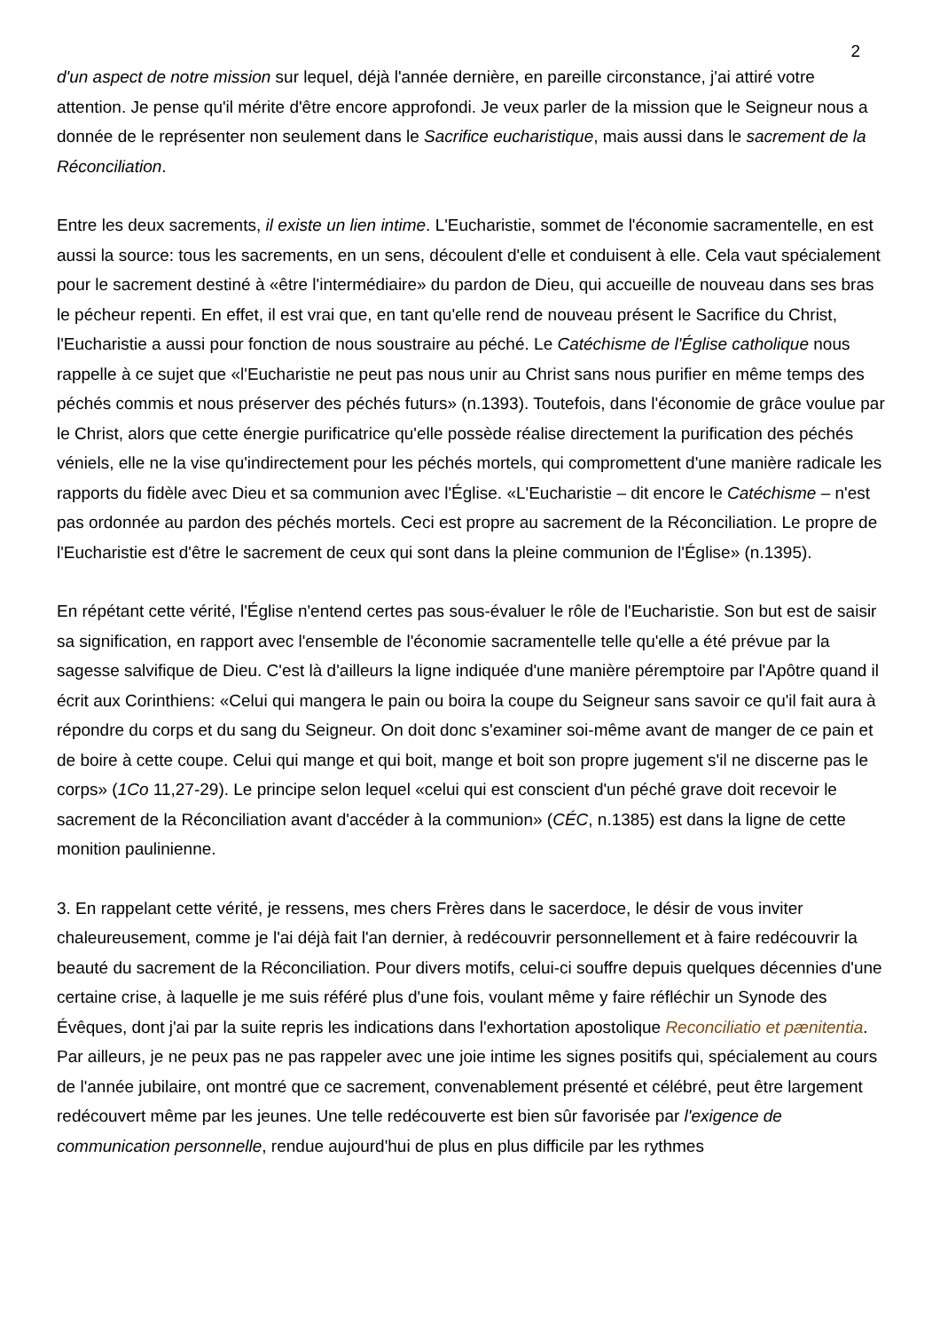2
d'un aspect de notre mission sur lequel, déjà l'année dernière, en pareille circonstance, j'ai attiré votre attention. Je pense qu'il mérite d'être encore approfondi. Je veux parler de la mission que le Seigneur nous a donnée de le représenter non seulement dans le Sacrifice eucharistique, mais aussi dans le sacrement de la Réconciliation.
Entre les deux sacrements, il existe un lien intime. L'Eucharistie, sommet de l'économie sacramentelle, en est aussi la source: tous les sacrements, en un sens, découlent d'elle et conduisent à elle. Cela vaut spécialement pour le sacrement destiné à «être l'intermédiaire» du pardon de Dieu, qui accueille de nouveau dans ses bras le pécheur repenti. En effet, il est vrai que, en tant qu'elle rend de nouveau présent le Sacrifice du Christ, l'Eucharistie a aussi pour fonction de nous soustraire au péché. Le Catéchisme de l'Église catholique nous rappelle à ce sujet que «l'Eucharistie ne peut pas nous unir au Christ sans nous purifier en même temps des péchés commis et nous préserver des péchés futurs» (n.1393). Toutefois, dans l'économie de grâce voulue par le Christ, alors que cette énergie purificatrice qu'elle possède réalise directement la purification des péchés véniels, elle ne la vise qu'indirectement pour les péchés mortels, qui compromettent d'une manière radicale les rapports du fidèle avec Dieu et sa communion avec l'Église. «L'Eucharistie – dit encore le Catéchisme – n'est pas ordonnée au pardon des péchés mortels. Ceci est propre au sacrement de la Réconciliation. Le propre de l'Eucharistie est d'être le sacrement de ceux qui sont dans la pleine communion de l'Église» (n.1395).
En répétant cette vérité, l'Église n'entend certes pas sous-évaluer le rôle de l'Eucharistie. Son but est de saisir sa signification, en rapport avec l'ensemble de l'économie sacramentelle telle qu'elle a été prévue par la sagesse salvifique de Dieu. C'est là d'ailleurs la ligne indiquée d'une manière péremptoire par l'Apôtre quand il écrit aux Corinthiens: «Celui qui mangera le pain ou boira la coupe du Seigneur sans savoir ce qu'il fait aura à répondre du corps et du sang du Seigneur. On doit donc s'examiner soi-même avant de manger de ce pain et de boire à cette coupe. Celui qui mange et qui boit, mange et boit son propre jugement s'il ne discerne pas le corps» (1Co 11,27-29). Le principe selon lequel «celui qui est conscient d'un péché grave doit recevoir le sacrement de la Réconciliation avant d'accéder à la communion» (CÉC, n.1385) est dans la ligne de cette monition paulinienne.
3. En rappelant cette vérité, je ressens, mes chers Frères dans le sacerdoce, le désir de vous inviter chaleureusement, comme je l'ai déjà fait l'an dernier, à redécouvrir personnellement et à faire redécouvrir la beauté du sacrement de la Réconciliation. Pour divers motifs, celui-ci souffre depuis quelques décennies d'une certaine crise, à laquelle je me suis référé plus d'une fois, voulant même y faire réfléchir un Synode des Évêques, dont j'ai par la suite repris les indications dans l'exhortation apostolique Reconciliatio et pænitentia. Par ailleurs, je ne peux pas ne pas rappeler avec une joie intime les signes positifs qui, spécialement au cours de l'année jubilaire, ont montré que ce sacrement, convenablement présenté et célébré, peut être largement redécouvert même par les jeunes. Une telle redécouverte est bien sûr favorisée par l'exigence de communication personnelle, rendue aujourd'hui de plus en plus difficile par les rythmes